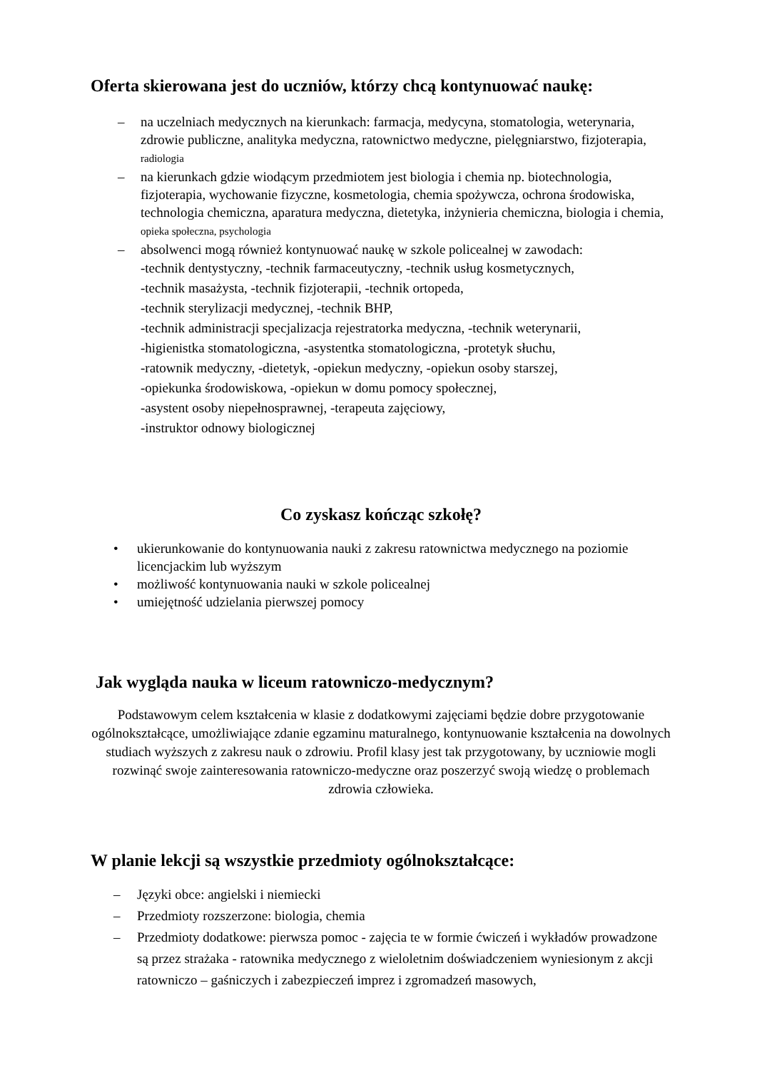Oferta skierowana jest do uczniów, którzy chcą kontynuować naukę:
– na uczelniach medycznych na kierunkach: farmacja, medycyna, stomatologia, weterynaria, zdrowie publiczne, analityka medyczna, ratownictwo medyczne, pielęgniarstwo, fizjoterapia, radiologia
– na kierunkach gdzie wiodącym przedmiotem jest biologia i chemia np. biotechnologia, fizjoterapia, wychowanie fizyczne, kosmetologia, chemia spożywcza, ochrona środowiska, technologia chemiczna, aparatura medyczna, dietetyka, inżynieria chemiczna, biologia i chemia, opieka społeczna, psychologia
– absolwenci mogą również kontynuować naukę w szkole policealnej w zawodach:
-technik dentystyczny, -technik farmaceutyczny, -technik usług kosmetycznych,
-technik masażysta, -technik fizjoterapii, -technik ortopeda,
-technik sterylizacji medycznej, -technik BHP,
-technik administracji specjalizacja rejestratorka medyczna, -technik weterynarii,
-higienistka stomatologiczna, -asystentka stomatologiczna, -protetyk słuchu,
-ratownik medyczny, -dietetyk, -opiekun medyczny, -opiekun osoby starszej,
-opiekunka środowiskowa, -opiekun w domu pomocy społecznej,
-asystent osoby niepełnosprawnej, -terapeuta zajęciowy,
-instruktor odnowy biologicznej
Co zyskasz kończąc szkołę?
• ukierunkowanie do kontynuowania nauki z zakresu ratownictwa medycznego na poziomie licencjackim lub wyższym
• możliwość kontynuowania nauki w szkole policealnej
• umiejętność udzielania pierwszej pomocy
Jak wygląda nauka w liceum ratowniczo-medycznym?
Podstawowym celem kształcenia w klasie z dodatkowymi zajęciami będzie dobre przygotowanie ogólnokształcące, umożliwiające zdanie egzaminu maturalnego, kontynuowanie kształcenia na dowolnych studiach wyższych z zakresu nauk o zdrowiu. Profil klasy jest tak przygotowany, by uczniowie mogli rozwinąć swoje zainteresowania ratowniczo-medyczne oraz poszerzyć swoją wiedzę o problemach zdrowia człowieka.
W planie lekcji są wszystkie przedmioty ogólnokształcące:
– Języki obce: angielski i niemiecki
– Przedmioty rozszerzone: biologia, chemia
– Przedmioty dodatkowe: pierwsza pomoc - zajęcia te w formie ćwiczeń i wykładów prowadzone są przez strażaka - ratownika medycznego z wieloletnim doświadczeniem wyniesionym z akcji ratowniczo – gaśniczych i zabezpieczeń imprez i zgromadzeń masowych,